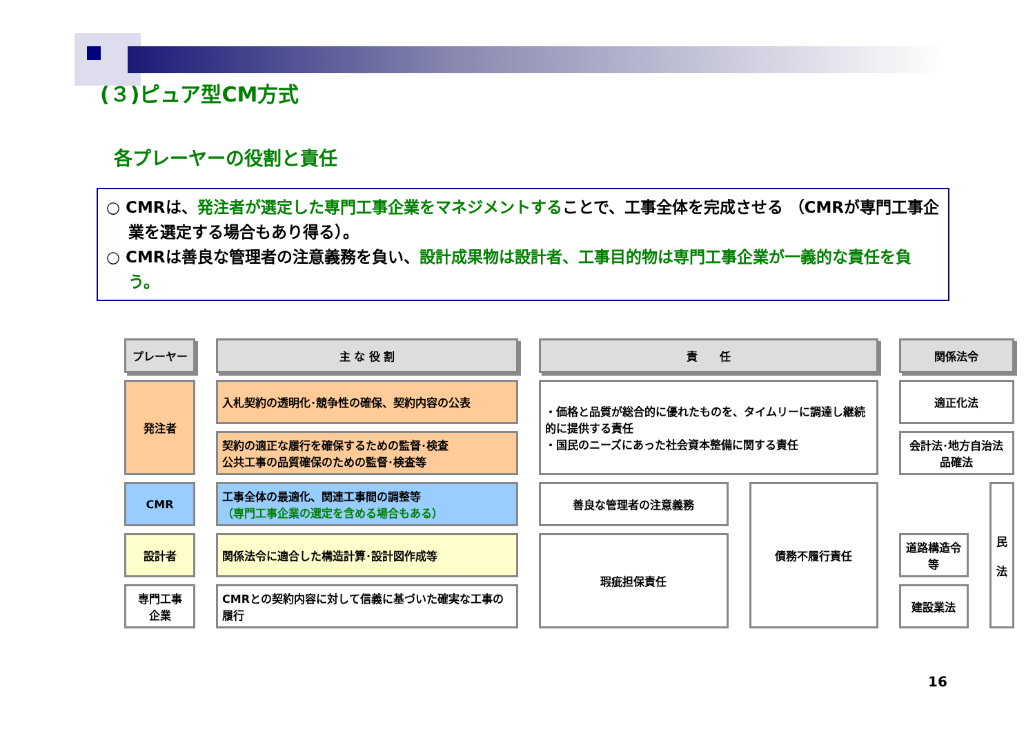(３)ピュア型CM方式
各プレーヤーの役割と責任
○ CMRは、発注者が選定した専門工事企業をマネジメントすることで、工事全体を完成させる （CMRが専門工事企業を選定する場合もあり得る）。
○ CMRは善良な管理者の注意義務を負い、設計成果物は設計者、工事目的物は専門工事企業が一義的な責任を負う。
| プレーヤー | 主 な 役 割 | 責 任 | | 関係法令 | |
| --- | --- | --- | --- | --- | --- |
| 発注者 | 入札契約の透明化･競争性の確保、契約内容の公表 | ・価格と品質が総合的に優れたものを、タイムリーに調達し継続的に提供する責任 ・国民のニーズにあった社会資本整備に関する責任 | | 適正化法 | |
| | 契約の適正な履行を確保するための監督･検査 公共工事の品質確保のための監督･検査等 | | | 会計法･地方自治法 品確法 | |
| CMR | 工事全体の最適化、関連工事間の調整等 （専門工事企業の選定を含める場合もある） | 善良な管理者の注意義務 | 債務不履行責任 | | 民 法 |
| 設計者 | 関係法令に適合した構造計算･設計図作成等 | 瑕疵担保責任 | | 道路構造令等 | |
| 専門工事 企業 | CMRとの契約内容に対して信義に基づいた確実な工事の履行 | | | 建設業法 | |
16